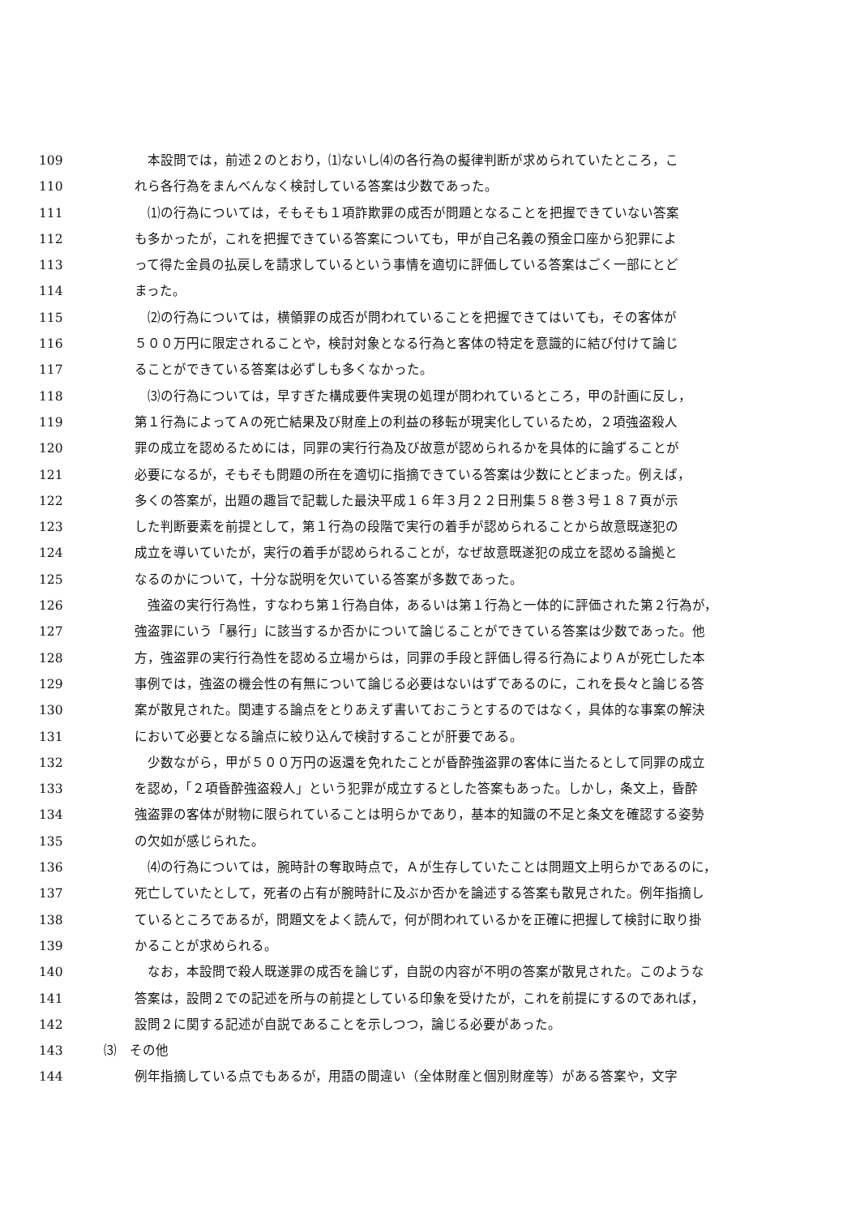109　本設問では，前述２のとおり，⑴ないし⑷の各行為の擬律判断が求められていたところ，こ
110 れら各行為をまんべんなく検討している答案は少数であった。
111　⑴の行為については，そもそも１項詐欺罪の成否が問題となることを把握できていない答案
112 も多かったが，これを把握できている答案についても，甲が自己名義の預金口座から犯罪によ
113 って得た金員の払戻しを請求しているという事情を適切に評価している答案はごく一部にとど
114 まった。
115　⑵の行為については，横領罪の成否が問われていることを把握できてはいても，その客体が
116 ５００万円に限定されることや，検討対象となる行為と客体の特定を意識的に結び付けて論じ
117 ることができている答案は必ずしも多くなかった。
118　⑶の行為については，早すぎた構成要件実現の処理が問われているところ，甲の計画に反し，
119 第１行為によってＡの死亡結果及び財産上の利益の移転が現実化しているため，２項強盗殺人
120 罪の成立を認めるためには，同罪の実行行為及び故意が認められるかを具体的に論ずることが
121 必要になるが，そもそも問題の所在を適切に指摘できている答案は少数にとどまった。例えば，
122 多くの答案が，出題の趣旨で記載した最決平成１６年３月２２日刑集５８巻３号１８７頁が示
123 した判断要素を前提として，第１行為の段階で実行の着手が認められることから故意既遂犯の
124 成立を導いていたが，実行の着手が認められることが，なぜ故意既遂犯の成立を認める論拠と
125 なるのかについて，十分な説明を欠いている答案が多数であった。
126　強盗の実行行為性，すなわち第１行為自体，あるいは第１行為と一体的に評価された第２行為が，
127 強盗罪にいう「暴行」に該当するか否かについて論じることができている答案は少数であった。他
128 方，強盗罪の実行行為性を認める立場からは，同罪の手段と評価し得る行為によりＡが死亡した本
129 事例では，強盗の機会性の有無について論じる必要はないはずであるのに，これを長々と論じる答
130 案が散見された。関連する論点をとりあえず書いておこうとするのではなく，具体的な事案の解決
131 において必要となる論点に絞り込んで検討することが肝要である。
132　少数ながら，甲が５００万円の返還を免れたことが昏酔強盗罪の客体に当たるとして同罪の成立
133 を認め，「２項昏酔強盗殺人」という犯罪が成立するとした答案もあった。しかし，条文上，昏酔
134 強盗罪の客体が財物に限られていることは明らかであり，基本的知識の不足と条文を確認する姿勢
135 の欠如が感じられた。
136　⑷の行為については，腕時計の奪取時点で，Ａが生存していたことは問題文上明らかであるのに，
137 死亡していたとして，死者の占有が腕時計に及ぶか否かを論述する答案も散見された。例年指摘し
138 ているところであるが，問題文をよく読んで，何が問われているかを正確に把握して検討に取り掛
139 かることが求められる。
140　なお，本設問で殺人既遂罪の成否を論じず，自説の内容が不明の答案が散見された。このような
141 答案は，設問２での記述を所与の前提としている印象を受けたが，これを前提にするのであれば，
142 設問２に関する記述が自説であることを示しつつ，論じる必要があった。
143 ⑶　その他
144 例年指摘している点でもあるが，用語の間違い（全体財産と個別財産等）がある答案や，文字